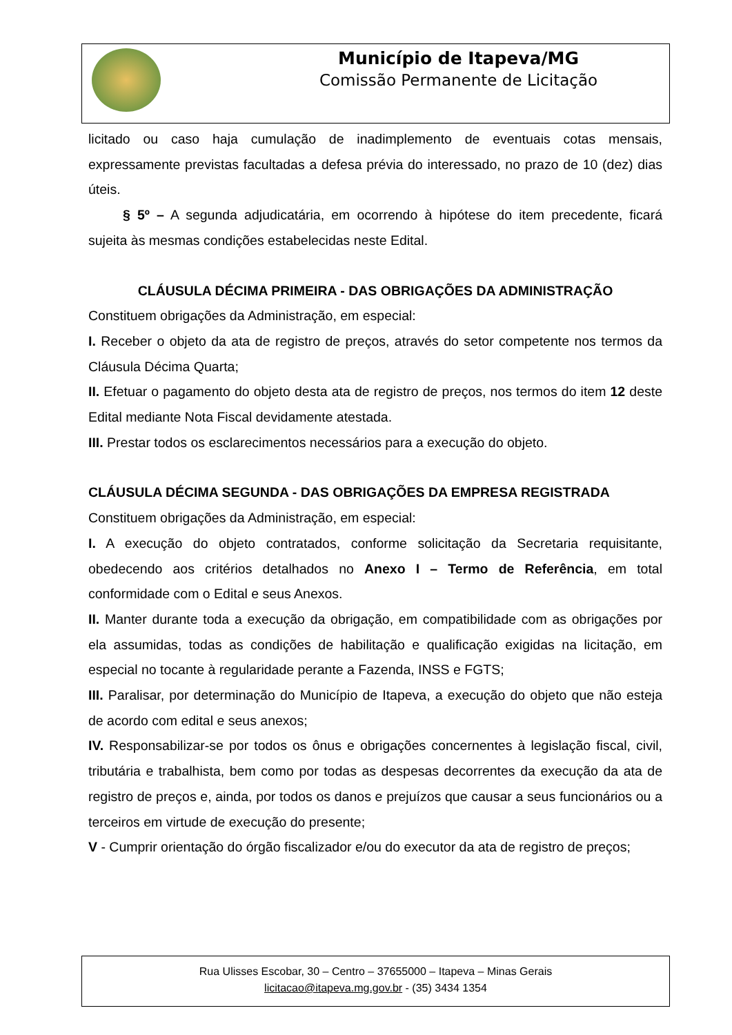Município de Itapeva/MG
Comissão Permanente de Licitação
licitado ou caso haja cumulação de inadimplemento de eventuais cotas mensais, expressamente previstas facultadas a defesa prévia do interessado, no prazo de 10 (dez) dias úteis.
§ 5º – A segunda adjudicatária, em ocorrendo à hipótese do item precedente, ficará sujeita às mesmas condições estabelecidas neste Edital.
CLÁUSULA DÉCIMA PRIMEIRA - DAS OBRIGAÇÕES DA ADMINISTRAÇÃO
Constituem obrigações da Administração, em especial:
I. Receber o objeto da ata de registro de preços, através do setor competente nos termos da Cláusula Décima Quarta;
II. Efetuar o pagamento do objeto desta ata de registro de preços, nos termos do item 12 deste Edital mediante Nota Fiscal devidamente atestada.
III. Prestar todos os esclarecimentos necessários para a execução do objeto.
CLÁUSULA DÉCIMA SEGUNDA - DAS OBRIGAÇÕES DA EMPRESA REGISTRADA
Constituem obrigações da Administração, em especial:
I. A execução do objeto contratados, conforme solicitação da Secretaria requisitante, obedecendo aos critérios detalhados no Anexo I – Termo de Referência, em total conformidade com o Edital e seus Anexos.
II. Manter durante toda a execução da obrigação, em compatibilidade com as obrigações por ela assumidas, todas as condições de habilitação e qualificação exigidas na licitação, em especial no tocante à regularidade perante a Fazenda, INSS e FGTS;
III. Paralisar, por determinação do Município de Itapeva, a execução do objeto que não esteja de acordo com edital e seus anexos;
IV. Responsabilizar-se por todos os ônus e obrigações concernentes à legislação fiscal, civil, tributária e trabalhista, bem como por todas as despesas decorrentes da execução da ata de registro de preços e, ainda, por todos os danos e prejuízos que causar a seus funcionários ou a terceiros em virtude de execução do presente;
V - Cumprir orientação do órgão fiscalizador e/ou do executor da ata de registro de preços;
Rua Ulisses Escobar, 30 – Centro – 37655000 – Itapeva – Minas Gerais
licitacao@itapeva.mg.gov.br - (35) 3434 1354